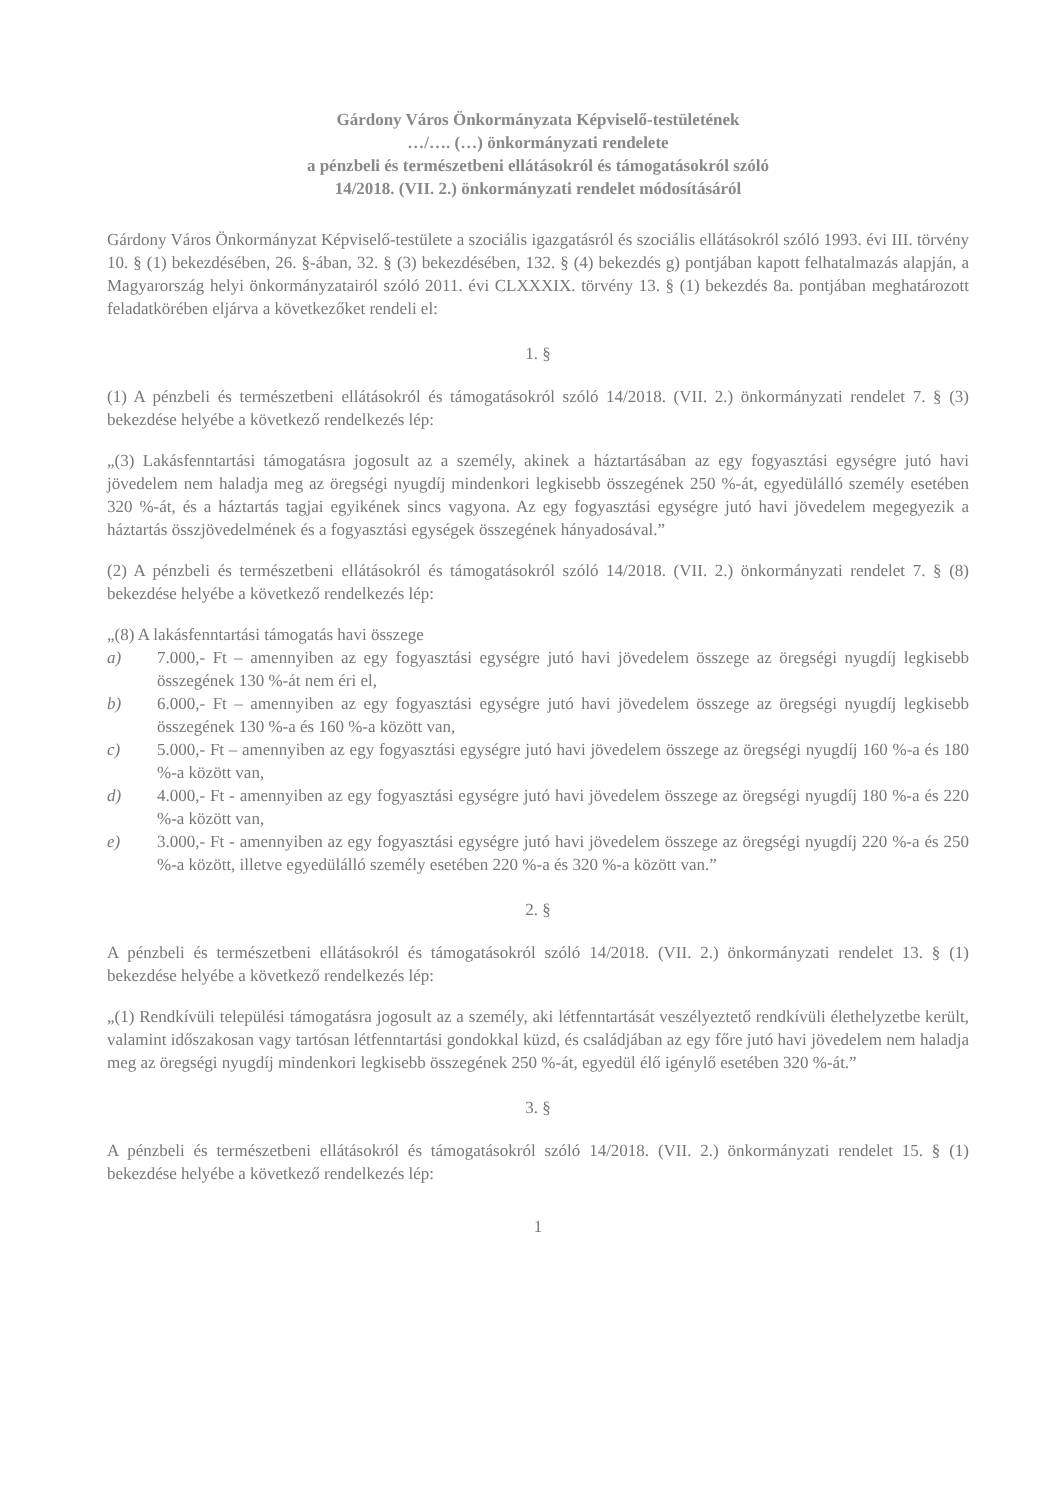Gárdony Város Önkormányzata Képviselő-testületének
…/…. (…) önkormányzati rendelete
a pénzbeli és természetbeni ellátásokról és támogatásokról szóló
14/2018. (VII. 2.) önkormányzati rendelet módosításáról
Gárdony Város Önkormányzat Képviselő-testülete a szociális igazgatásról és szociális ellátásokról szóló 1993. évi III. törvény 10. § (1) bekezdésében, 26. §-ában, 32. § (3) bekezdésében, 132. § (4) bekezdés g) pontjában kapott felhatalmazás alapján, a Magyarország helyi önkormányzatairól szóló 2011. évi CLXXXIX. törvény 13. § (1) bekezdés 8a. pontjában meghatározott feladatkörében eljárva a következőket rendeli el:
1. §
(1) A pénzbeli és természetbeni ellátásokról és támogatásokról szóló 14/2018. (VII. 2.) önkormányzati rendelet 7. § (3) bekezdése helyébe a következő rendelkezés lép:
„(3) Lakásfenntartási támogatásra jogosult az a személy, akinek a háztartásában az egy fogyasztási egységre jutó havi jövedelem nem haladja meg az öregségi nyugdíj mindenkori legkisebb összegének 250 %-át, egyedülálló személy esetében 320 %-át, és a háztartás tagjai egyikének sincs vagyona. Az egy fogyasztási egységre jutó havi jövedelem megegyezik a háztartás összjövedelmének és a fogyasztási egységek összegének hányadosával.”
(2) A pénzbeli és természetbeni ellátásokról és támogatásokról szóló 14/2018. (VII. 2.) önkormányzati rendelet 7. § (8) bekezdése helyébe a következő rendelkezés lép:
„(8) A lakásfenntartási támogatás havi összege
a) 7.000,- Ft – amennyiben az egy fogyasztási egységre jutó havi jövedelem összege az öregségi nyugdíj legkisebb összegének 130 %-át nem éri el,
b) 6.000,- Ft – amennyiben az egy fogyasztási egységre jutó havi jövedelem összege az öregségi nyugdíj legkisebb összegének 130 %-a és 160 %-a között van,
c) 5.000,- Ft – amennyiben az egy fogyasztási egységre jutó havi jövedelem összege az öregségi nyugdíj 160 %-a és 180 %-a között van,
d) 4.000,- Ft - amennyiben az egy fogyasztási egységre jutó havi jövedelem összege az öregségi nyugdíj 180 %-a és 220 %-a között van,
e) 3.000,- Ft - amennyiben az egy fogyasztási egységre jutó havi jövedelem összege az öregségi nyugdíj 220 %-a és 250 %-a között, illetve egyedülálló személy esetében 220 %-a és 320 %-a között van.”
2. §
A pénzbeli és természetbeni ellátásokról és támogatásokról szóló 14/2018. (VII. 2.) önkormányzati rendelet 13. § (1) bekezdése helyébe a következő rendelkezés lép:
„(1) Rendkívüli települési támogatásra jogosult az a személy, aki létfenntartását veszélyeztető rendkívüli élethelyzetbe került, valamint időszakosan vagy tartósan létfenntartási gondokkal küzd, és családjában az egy főre jutó havi jövedelem nem haladja meg az öregségi nyugdíj mindenkori legkisebb összegének 250 %-át, egyedül élő igénylő esetében 320 %-át.”
3. §
A pénzbeli és természetbeni ellátásokról és támogatásokról szóló 14/2018. (VII. 2.) önkormányzati rendelet 15. § (1) bekezdése helyébe a következő rendelkezés lép:
1